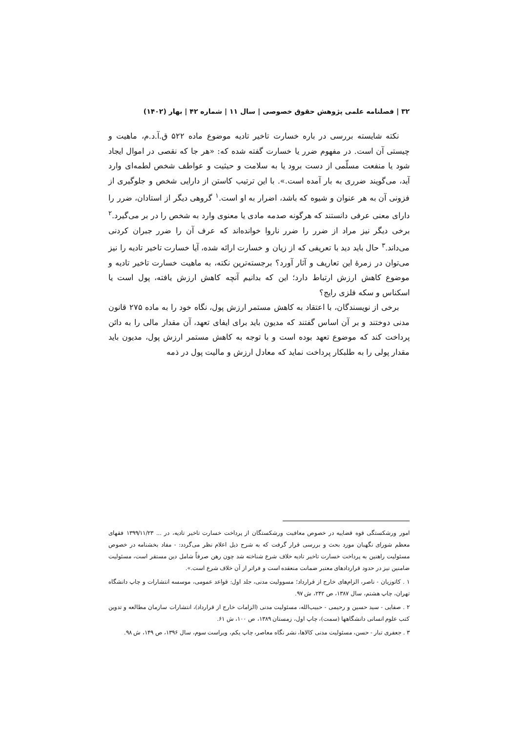۳۲ | فصلنامه علمی پژوهش حقوق خصوصی | سال ۱۱ | شماره ۴۲ | بهار (۱۴۰۲)
نکته شایسته بررسی در باره خسارت تاخیر تادیه موضوع ماده ۵۲۲ ق.آ.د.م، ماهیت و چیستی آن است. در مفهوم ضرر یا خسارت گفته شده که: «هر جا که نقصی در اموال ایجاد شود یا منفعت مسلّمی از دست برود یا به سلامت و حیثیت و عواطف شخص لطمه‌ای وارد آید، می‌گویند ضرری به بار آمده است.». با این ترتیب کاستن از دارایی شخص و جلوگیری از فزونی آن به هر عنوان و شیوه که باشد، اضرار به او است.<sup>۱</sup> گروهی دیگر از استادان، ضرر را دارای معنی عرفی دانستند که هرگونه صدمه مادی یا معنوی وارد به شخص را در بر می‌گیرد.<sup>۲</sup> برخی دیگر نیز مراد از ضرر را ضرر ناروا خوانده‌اند که عرف آن را ضرر جبران کردنی می‌داند.<sup>۳</sup> حال باید دید با تعریفی که از زیان و خسارت ارائه شده، آیا خسارت تاخیر تادیه را نیز می‌توان در زمرهٔ این تعاریف و آثار آورد؟ برجسته‌ترین نکته، به ماهیت خسارت تاخیر تادیه و موضوع کاهش ارزش ارتباط دارد؛ این که بدانیم آنچه کاهش ارزش یافته، پول است یا اسکناس و سکه فلزی رایج؟
برخی از نویسندگان، با اعتقاد به کاهش مستمر ارزش پول، نگاه خود را به ماده ۲۷۵ قانون مدنی دوختند و بر آن اساس گفتند که مدیون باید برای ایفای تعهد، آن مقدار مالی را به دائن پرداخت کند که موضوع تعهد بوده است و با توجه به کاهش مستمر ارزش پول، مدیون باید مقدار پولی را به طلبکار پرداخت نماید که معادل ارزش و مالیت پول در ذمه
امور ورشکستگی قوه قضاییه در خصوص معافیت ورشکستگان از پرداخت خسارت تاخیر تادیه، در ... ۱۳۹۹/۱۱/۲۳ فقهای معظم شورای نگهبان مورد بحث و بررسی قرار گرفت که به شرح ذیل اعلام نظر می‌گردد: - مفاد بخشنامه در خصوص مسئولیت راهنین به پرداخت خسارت تاخیر تادیه خلاف شرع شناخته شد چون رهن صرفاً شامل دین مستقر است، مسئولیت ضامنین نیز در حدود قراردادهای معتبر ضمانت منعقده است و فراتر از آن خلاف شرع است.».
۱ . کاتوزیان - ناصر، الزام‌های خارج از قرارداد؛ مسوولیت مدنی، جلد اول: قواعد عمومی، موسسه انتشارات و چاپ دانشگاه تهران، چاپ هشتم، سال ۱۳۸۷، ص ۲۴۲، ش ۹۷.
۲ . صفایی - سید حسین و رحیمی - حبیب‌الله، مسئولیت مدنی (الزامات خارج از قرارداد)، انتشارات سازمان مطالعه و تدوین کتب علوم انسانی دانشگاهها (سمت)، چاپ اول، زمستان ۱۳۸۹، ص ۱۰۰، ش ۶۱.
۳ . جعفری تبار - حسن، مسئولیت مدنی کالاها، نشر نگاه معاصر، چاپ یکم، ویراست سوم، سال ۱۳۹۶، ص ۱۴۹، ش ۹۸.